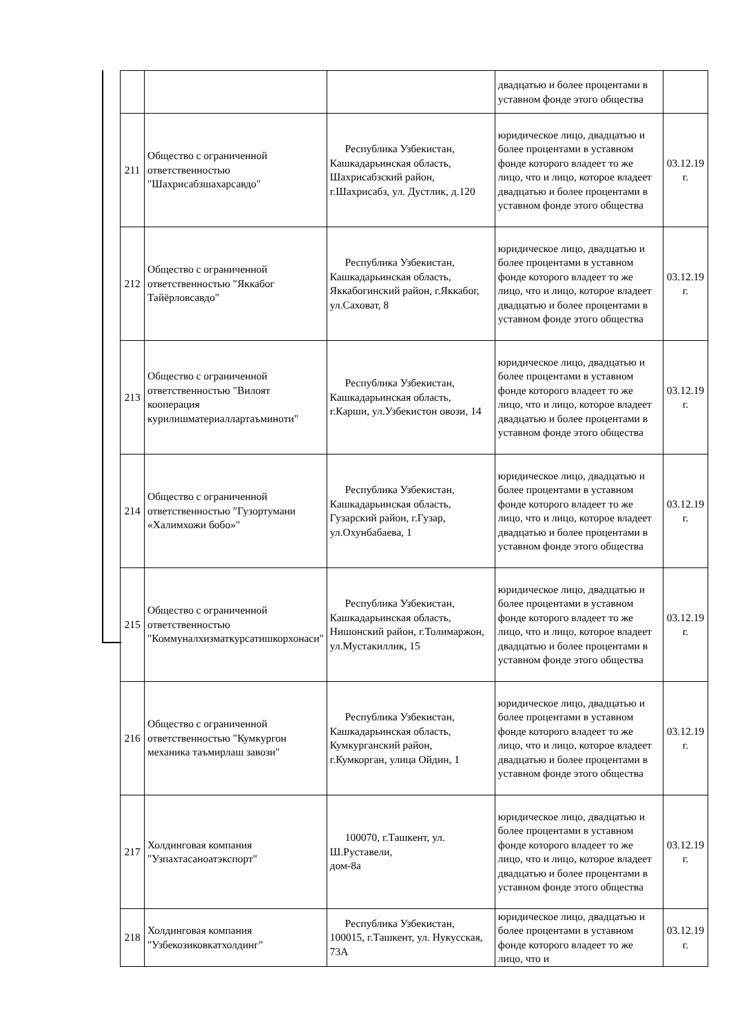| | | | двадцатью и более процентами в уставном фонде этого общества | |
| 211 | Общество с ограниченной ответственностью "Шахрисабзшахарсавдо" | Республика Узбекистан, Кашкадарьинская область, Шахрисабзский район, г.Шахрисабз, ул. Дустлик, д.120 | юридическое лицо, двадцатью и более процентами в уставном фонде которого владеет то же лицо, что и лицо, которое владеет двадцатью и более процентами в уставном фонде этого общества | 03.12.19 г. |
| 212 | Общество с ограниченной ответственностью "Яккабог Тайёрловсавдо" | Республика Узбекистан, Кашкадарьинская область, Яккабогинский район, г.Яккабог, ул.Саховат, 8 | юридическое лицо, двадцатью и более процентами в уставном фонде которого владеет то же лицо, что и лицо, которое владеет двадцатью и более процентами в уставном фонде этого общества | 03.12.19 г. |
| 213 | Общество с ограниченной ответственностью "Вилоят кооперация курилишматериаллартаъминоти" | Республика Узбекистан, Кашкадарьинская область, г.Карши, ул.Узбекистон овози, 14 | юридическое лицо, двадцатью и более процентами в уставном фонде которого владеет то же лицо, что и лицо, которое владеет двадцатью и более процентами в уставном фонде этого общества | 03.12.19 г. |
| 214 | Общество с ограниченной ответственностью "Гузортумани «Халимхожи бобо»" | Республика Узбекистан, Кашкадарьинская область, Гузарский район, г.Гузар, ул.Охунбабаева, 1 | юридическое лицо, двадцатью и более процентами в уставном фонде которого владеет то же лицо, что и лицо, которое владеет двадцатью и более процентами в уставном фонде этого общества | 03.12.19 г. |
| 215 | Общество с ограниченной ответственностью "Коммуналхизматкурсатишкорхонаси" | Республика Узбекистан, Кашкадарьинская область, Нишонский район, г.Толимаржон, ул.Мустакиллик, 15 | юридическое лицо, двадцатью и более процентами в уставном фонде которого владеет то же лицо, что и лицо, которое владеет двадцатью и более процентами в уставном фонде этого общества | 03.12.19 г. |
| 216 | Общество с ограниченной ответственностью "Кумкургон механика таъмирлаш завози" | Республика Узбекистан, Кашкадарьинская область, Кумкурганский район, г.Кумкорган, улица Ойдин, 1 | юридическое лицо, двадцатью и более процентами в уставном фонде которого владеет то же лицо, что и лицо, которое владеет двадцатью и более процентами в уставном фонде этого общества | 03.12.19 г. |
| 217 | Холдинговая компания "Узпахтасаноатэкспорт" | 100070, г.Ташкент, ул. Ш.Руставели, дом-8а | юридическое лицо, двадцатью и более процентами в уставном фонде которого владеет то же лицо, что и лицо, которое владеет двадцатью и более процентами в уставном фонде этого общества | 03.12.19 г. |
| 218 | Холдинговая компания "Узбекозиковкатхолдинг" | Республика Узбекистан, 100015, г.Ташкент, ул. Нукусская, 73А | юридическое лицо, двадцатью и более процентами в уставном фонде которого владеет то же лицо, что и | 03.12.19 г. |